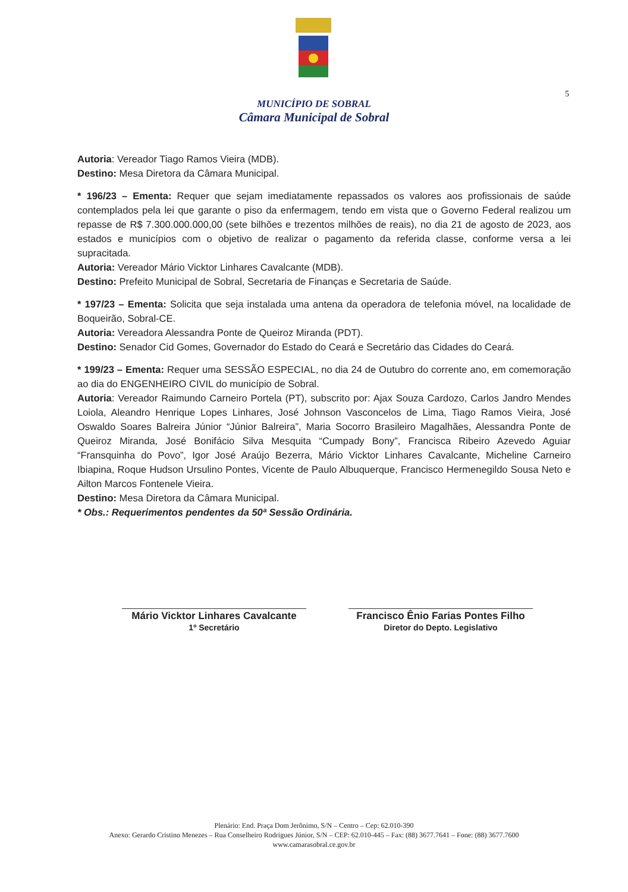5
MUNICÍPIO DE SOBRAL
Câmara Municipal de Sobral
Autoria: Vereador Tiago Ramos Vieira (MDB).
Destino: Mesa Diretora da Câmara Municipal.
* 196/23 – Ementa: Requer que sejam imediatamente repassados os valores aos profissionais de saúde contemplados pela lei que garante o piso da enfermagem, tendo em vista que o Governo Federal realizou um repasse de R$ 7.300.000.000,00 (sete bilhões e trezentos milhões de reais), no dia 21 de agosto de 2023, aos estados e municípios com o objetivo de realizar o pagamento da referida classe, conforme versa a lei supracitada.
Autoria: Vereador Mário Vicktor Linhares Cavalcante (MDB).
Destino: Prefeito Municipal de Sobral, Secretaria de Finanças e Secretaria de Saúde.
* 197/23 – Ementa: Solicita que seja instalada uma antena da operadora de telefonia móvel, na localidade de Boqueirão, Sobral-CE.
Autoria: Vereadora Alessandra Ponte de Queiroz Miranda (PDT).
Destino: Senador Cid Gomes, Governador do Estado do Ceará e Secretário das Cidades do Ceará.
* 199/23 – Ementa: Requer uma SESSÃO ESPECIAL, no dia 24 de Outubro do corrente ano, em comemoração ao dia do ENGENHEIRO CIVIL do município de Sobral.
Autoria: Vereador Raimundo Carneiro Portela (PT), subscrito por: Ajax Souza Cardozo, Carlos Jandro Mendes Loiola, Aleandro Henrique Lopes Linhares, José Johnson Vasconcelos de Lima, Tiago Ramos Vieira, José Oswaldo Soares Balreira Júnior “Júnior Balreira”, Maria Socorro Brasileiro Magalhães, Alessandra Ponte de Queiroz Miranda, José Bonifácio Silva Mesquita “Cumpady Bony”, Francisca Ribeiro Azevedo Aguiar “Fransquinha do Povo”, Igor José Araújo Bezerra, Mário Vicktor Linhares Cavalcante, Micheline Carneiro Ibiapina, Roque Hudson Ursulino Pontes, Vicente de Paulo Albuquerque, Francisco Hermenegildo Sousa Neto e Ailton Marcos Fontenele Vieira.
Destino: Mesa Diretora da Câmara Municipal.
* Obs.: Requerimentos pendentes da 50ª Sessão Ordinária.
Mário Vicktor Linhares Cavalcante
1º Secretário
Francisco Ênio Farias Pontes Filho
Diretor do Depto. Legislativo
Plenário: End. Praça Dom Jerônimo, S/N – Centro – Cep: 62.010-390
Anexo: Gerardo Cristino Menezes – Rua Conselheiro Rodrigues Júnior, S/N – CEP: 62.010-445 – Fax: (88) 3677.7641 – Fone: (88) 3677.7600
www.camarasobral.ce.gov.br